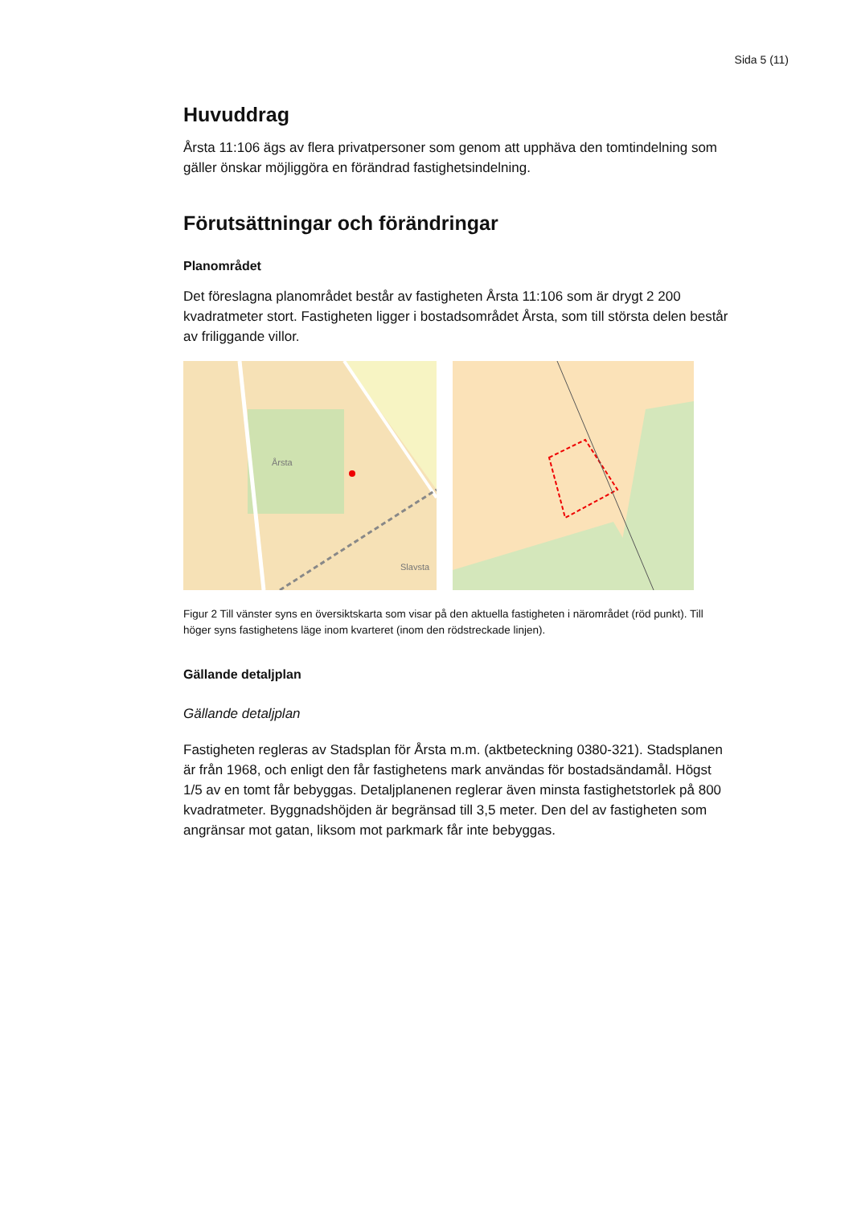Sida 5 (11)
Huvuddrag
Årsta 11:106 ägs av flera privatpersoner som genom att upphäva den tomtindelning som gäller önskar möjliggöra en förändrad fastighetsindelning.
Förutsättningar och förändringar
Planområdet
Det föreslagna planområdet består av fastigheten Årsta 11:106 som är drygt 2 200 kvadratmeter stort. Fastigheten ligger i bostadsområdet Årsta, som till största delen består av friliggande villor.
Årsta
Slavsta
Figur 2 Till vänster syns en översiktskarta som visar på den aktuella fastigheten i närområdet (röd punkt). Till höger syns fastighetens läge inom kvarteret (inom den rödstreckade linjen).
Gällande detaljplan
Gällande detaljplan
Fastigheten regleras av Stadsplan för Årsta m.m. (aktbeteckning 0380-321). Stadsplanen är från 1968, och enligt den får fastighetens mark användas för bostadsändamål. Högst 1/5 av en tomt får bebyggas. Detaljplanenen reglerar även minsta fastighetstorlek på 800 kvadratmeter. Byggnadshöjden är begränsad till 3,5 meter. Den del av fastigheten som angränsar mot gatan, liksom mot parkmark får inte bebyggas.